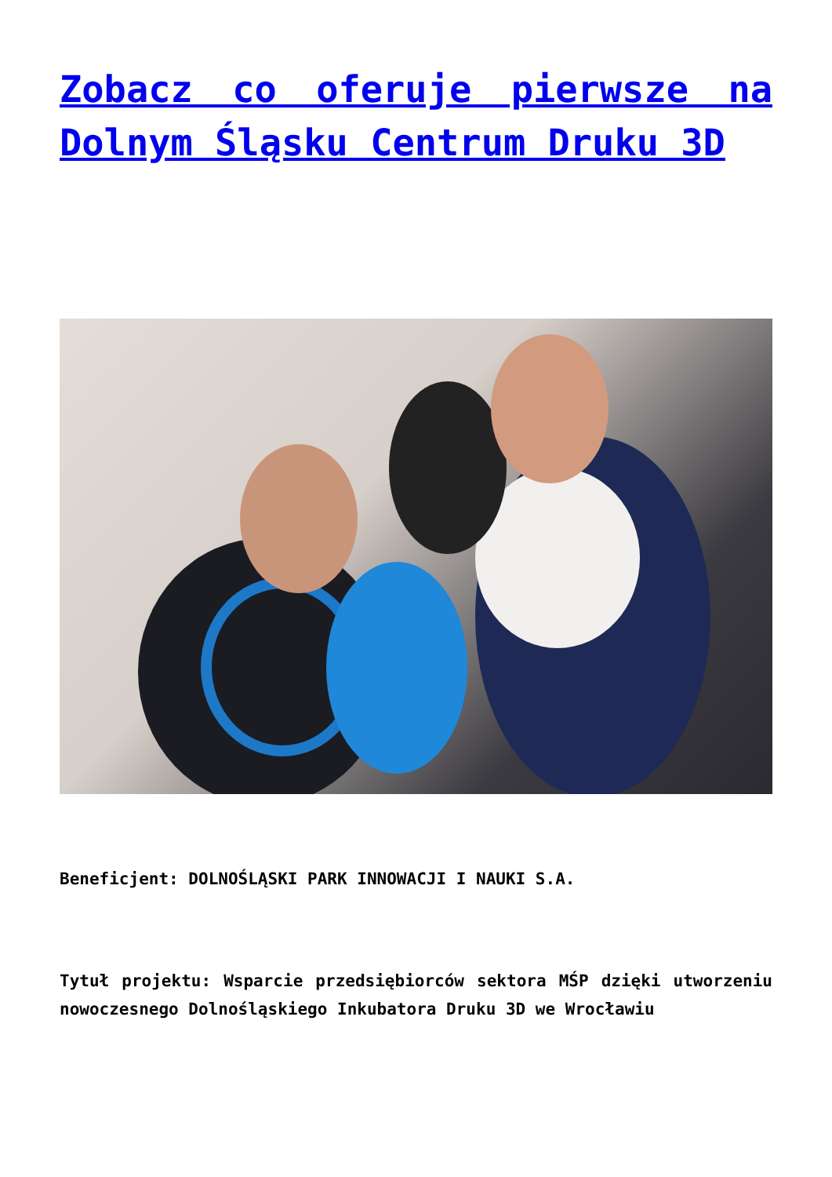Zobacz co oferuje pierwsze na Dolnym Śląsku Centrum Druku 3D
Beneficjent: DOLNOŚLĄSKI PARK INNOWACJI I NAUKI S.A.
Tytuł projektu: Wsparcie przedsiębiorców sektora MŚP dzięki utworzeniu nowoczesnego Dolnośląskiego Inkubatora Druku 3D we Wrocławiu